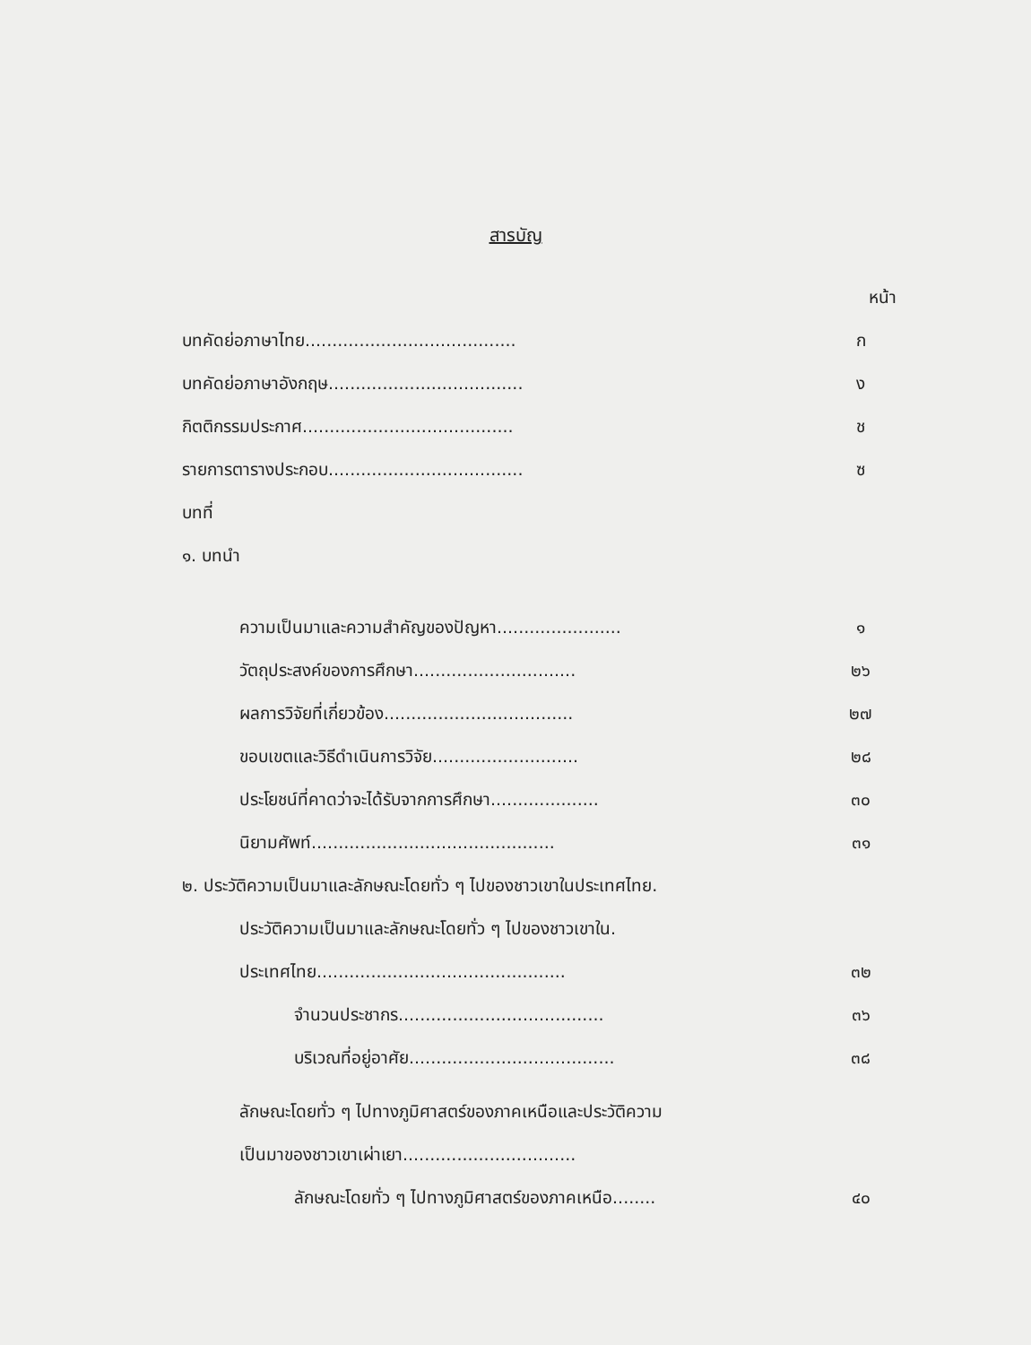สารบัญ
หน้า
บทคัดย่อภาษาไทย....................................... ก
บทคัดย่อภาษาอังกฤษ.................................... ง
กิตติกรรมประกาศ....................................... ช
รายการตารางประกอบ.................................... ซ
บทที่
๑. บทนำ
ความเป็นมาและความสำคัญของปัญหา....................... ๑
วัตถุประสงค์ของการศึกษา.............................. ๒๖
ผลการวิจัยที่เกี่ยวข้อง................................... ๒๗
ขอบเขตและวิธีดำเนินการวิจัย........................... ๒๘
ประโยชน์ที่คาดว่าจะได้รับจากการศึกษา.................... ๓๐
นิยามศัพท์............................................. ๓๑
๒. ประวัติความเป็นมาและลักษณะโดยทั่ว ๆ ไปของชาวเขาในประเทศไทย.
ประวัติความเป็นมาและลักษณะโดยทั่ว ๆ ไปของชาวเขาใน.
ประเทศไทย.............................................. ๓๒
จำนวนประชากร...................................... ๓๖
บริเวณที่อยู่อาศัย...................................... ๓๘
ลักษณะโดยทั่ว ๆ ไปทางภูมิศาสตร์ของภาคเหนือและประวัติความ
เป็นมาของชาวเขาเผ่าเยา................................
ลักษณะโดยทั่ว ๆ ไปทางภูมิศาสตร์ของภาคเหนือ........ ๔๐